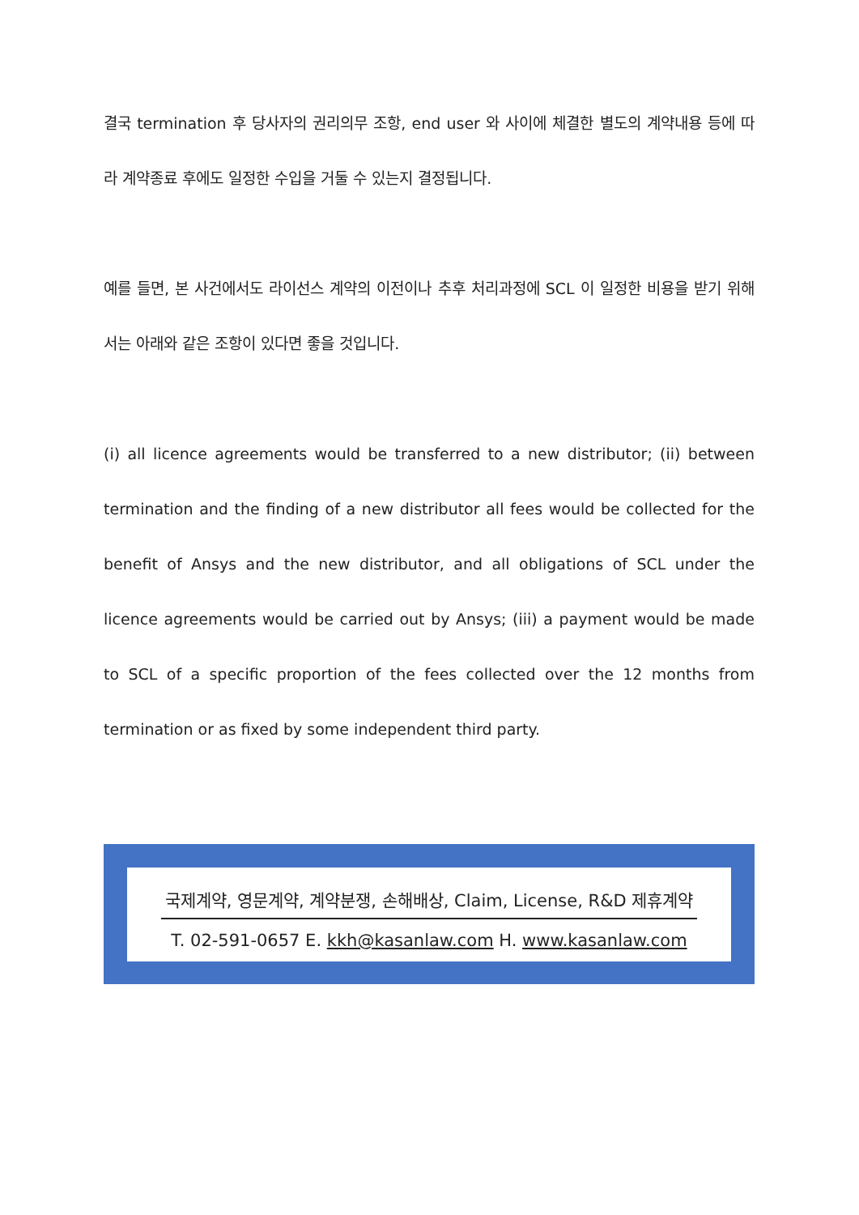결국 termination 후 당사자의 권리의무 조항, end user 와 사이에 체결한 별도의 계약내용 등에 따라 계약종료 후에도 일정한 수입을 거둘 수 있는지 결정됩니다.
예를 들면, 본 사건에서도 라이선스 계약의 이전이나 추후 처리과정에 SCL 이 일정한 비용을 받기 위해서는 아래와 같은 조항이 있다면 좋을 것입니다.
(i) all licence agreements would be transferred to a new distributor; (ii) between termination and the finding of a new distributor all fees would be collected for the benefit of Ansys and the new distributor, and all obligations of SCL under the licence agreements would be carried out by Ansys; (iii) a payment would be made to SCL of a specific proportion of the fees collected over the 12 months from termination or as fixed by some independent third party.
국제계약, 영문계약, 계약분쟁, 손해배상, Claim, License, R&D 제휴계약
T. 02-591-0657 E. kkh@kasanlaw.com H. www.kasanlaw.com